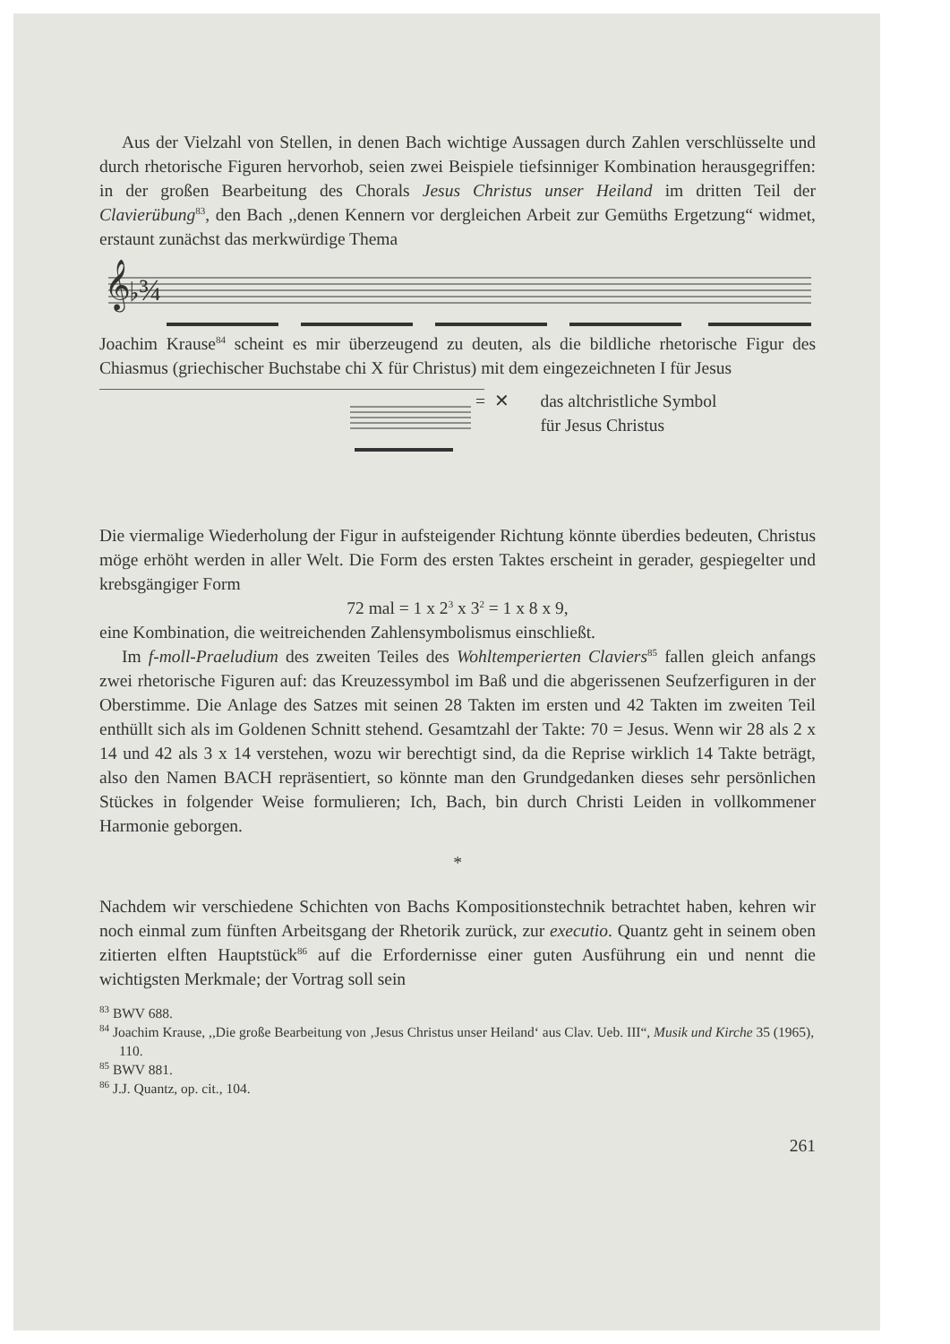Aus der Vielzahl von Stellen, in denen Bach wichtige Aussagen durch Zahlen verschlüsselte und durch rhetorische Figuren hervorhob, seien zwei Beispiele tiefsinniger Kombination herausgegriffen: in der großen Bearbeitung des Chorals Jesus Christus unser Heiland im dritten Teil der Clavierübung<sup>83</sup>, den Bach ,,denen Kennern vor dergleichen Arbeit zur Gemüths Ergetzung“ widmet, erstaunt zunächst das merkwürdige Thema
𝄞♭¾
Joachim Krause<sup>84</sup> scheint es mir überzeugend zu deuten, als die bildliche rhetorische Figur des Chiasmus (griechischer Buchstabe chi X für Christus) mit dem eingezeichneten I für Jesus
= ✕ das altchristliche Symbol
für Jesus Christus
Die viermalige Wiederholung der Figur in aufsteigender Richtung könnte überdies bedeuten, Christus möge erhöht werden in aller Welt. Die Form des ersten Taktes erscheint in gerader, gespiegelter und krebsgängiger Form
72 mal = 1 x 2<sup>3</sup> x 3<sup>2</sup> = 1 x 8 x 9,
eine Kombination, die weitreichenden Zahlensymbolismus einschließt.
Im f-moll-Praeludium des zweiten Teiles des Wohltemperierten Claviers<sup>85</sup> fallen gleich anfangs zwei rhetorische Figuren auf: das Kreuzessymbol im Baß und die abgerissenen Seufzerfiguren in der Oberstimme. Die Anlage des Satzes mit seinen 28 Takten im ersten und 42 Takten im zweiten Teil enthüllt sich als im Goldenen Schnitt stehend. Gesamtzahl der Takte: 70 = Jesus. Wenn wir 28 als 2 x 14 und 42 als 3 x 14 verstehen, wozu wir berechtigt sind, da die Reprise wirklich 14 Takte beträgt, also den Namen BACH repräsentiert, so könnte man den Grundgedanken dieses sehr persönlichen Stückes in folgender Weise formulieren; Ich, Bach, bin durch Christi Leiden in vollkommener Harmonie geborgen.
*
Nachdem wir verschiedene Schichten von Bachs Kompositionstechnik betrachtet haben, kehren wir noch einmal zum fünften Arbeitsgang der Rhetorik zurück, zur executio. Quantz geht in seinem oben zitierten elften Hauptstück<sup>86</sup> auf die Erfordernisse einer guten Ausführung ein und nennt die wichtigsten Merkmale; der Vortrag soll sein
<sup>83</sup> BWV 688.
<sup>84</sup> Joachim Krause, ,,Die große Bearbeitung von ‚Jesus Christus unser Heiland‘ aus Clav. Ueb. III“, Musik und Kirche 35 (1965), 110.
<sup>85</sup> BWV 881.
<sup>86</sup> J.J. Quantz, op. cit., 104.
261